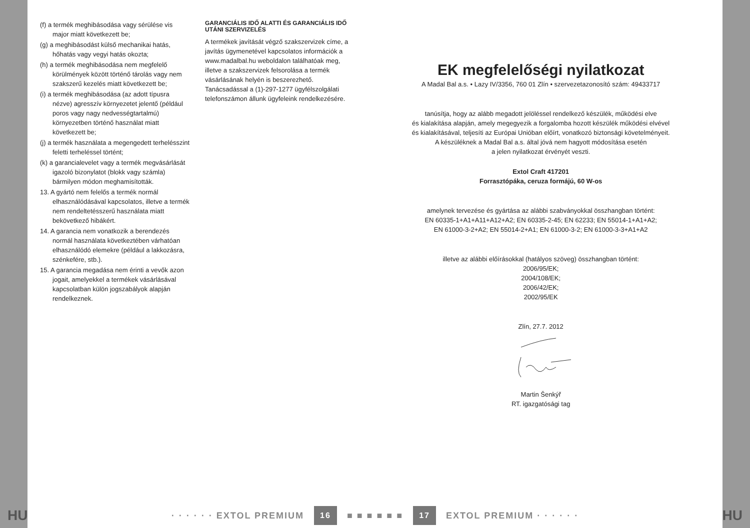(f) a termék meghibásodása vagy sérülése vis major miatt következett be;
(g) a meghibásodást külső mechanikai hatás, hőhatás vagy vegyi hatás okozta;
(h) a termék meghibásodása nem megfelelő körülmények között történő tárolás vagy nem szakszerű kezelés miatt következett be;
(i) a termék meghibásodása (az adott típusra nézve) agresszív környezetet jelentő (például poros vagy nagy nedvességtartalmú) környezetben történő használat miatt következett be;
(j) a termék használata a megengedett terhelésszint feletti terheléssel történt;
(k) a garancialevelet vagy a termék megvásárlását igazoló bizonylatot (blokk vagy számla) bármilyen módon meghamisították.
13. A gyártó nem felelős a termék normál elhasználódásával kapcsolatos, illetve a termék nem rendeltetésszerű használata miatt bekövetkező hibákért.
14. A garancia nem vonatkozik a berendezés normál használata következtében várhatóan elhasználódó elemekre (például a lakkozásra, szénkefére, stb.).
15. A garancia megadása nem érinti a vevők azon jogait, amelyekkel a termékek vásárlásával kapcsolatban külön jogszabályok alapján rendelkeznek.
GARANCIÁLIS IDŐ ALATTI ÉS GARANCIÁLIS IDŐ UTÁNI SZERVIZELÉS
A termékek javítását végző szakszervizek címe, a javítás ügymenetével kapcsolatos információk a www.madalbal.hu weboldalon találhatóak meg, illetve a szakszervizek felsorolása a termék vásárlásának helyén is beszerezhető. Tanácsadással a (1)-297-1277 ügyfélszolgálati telefonszámon állunk ügyfeleink rendelkezésére.
EK megfelelőségi nyilatkozat
A Madal Bal a.s. • Lazy IV/3356, 760 01 Zlín • szervezetazonosító szám: 49433717
tanúsítja, hogy az alább megadott jelöléssel rendelkező készülék, működési elve
és kialakítása alapján, amely megegyezik a forgalomba hozott készülék működési elvével
és kialakításával, teljesíti az Európai Unióban előírt, vonatkozó biztonsági követelményeit.
A készüléknek a Madal Bal a.s. által jóvá nem hagyott módosítása esetén
a jelen nyilatkozat érvényét veszti.
Extol Craft 417201
Forrasztópáka, ceruza formájú, 60 W-os
amelynek tervezése és gyártása az alábbi szabványokkal összhangban történt:
EN 60335-1+A1+A11+A12+A2; EN 60335-2-45; EN 62233; EN 55014-1+A1+A2;
EN 61000-3-2+A2; EN 55014-2+A1; EN 61000-3-2; EN 61000-3-3+A1+A2
illetve az alábbi előírásokkal (hatályos szöveg) összhangban történt:
2006/95/EK;
2004/108/EK;
2006/42/EK;
2002/95/EK
Zlín, 27.7. 2012
Martin Šenkýř
RT. igazgatósági tag
HU
· · · · · · EXTOL PREMIUM 16 ■ ■ ■ ■ ■ ■ 17 EXTOL PREMIUM · · · · · ·
HU